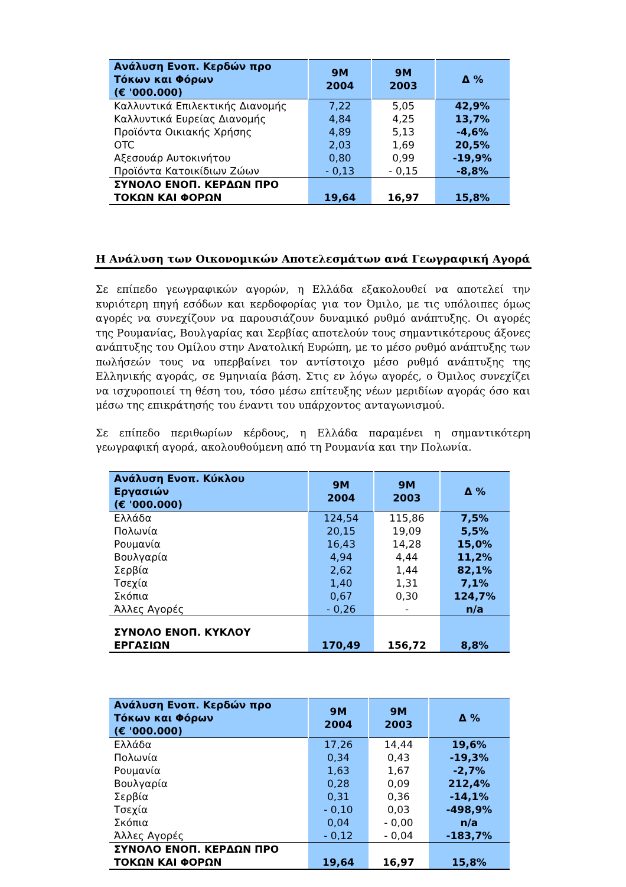| Ανάλυση Ενοπ. Κερδών προ Τόκων και Φόρων (€ '000.000) | 9M 2004 | 9M 2003 | Δ % |
| --- | --- | --- | --- |
| Καλλυντικά Επιλεκτικής Διανομής | 7,22 | 5,05 | 42,9% |
| Καλλυντικά Ευρείας Διανομής | 4,84 | 4,25 | 13,7% |
| Προϊόντα Οικιακής Χρήσης | 4,89 | 5,13 | -4,6% |
| OTC | 2,03 | 1,69 | 20,5% |
| Αξεσουάρ Αυτοκινήτου | 0,80 | 0,99 | -19,9% |
| Προϊόντα Κατοικίδιων Ζώων | - 0,13 | - 0,15 | -8,8% |
| ΣΥΝΟΛΟ ΕΝΟΠ. ΚΕΡΔΩΝ ΠΡΟ ΤΟΚΩΝ ΚΑΙ ΦΟΡΩΝ | 19,64 | 16,97 | 15,8% |
Η Ανάλυση των Οικονομικών Αποτελεσμάτων ανά Γεωγραφική Αγορά
Σε επίπεδο γεωγραφικών αγορών, η Ελλάδα εξακολουθεί να αποτελεί την κυριότερη πηγή εσόδων και κερδοφορίας για τον Όμιλο, με τις υπόλοιπες όμως αγορές να συνεχίζουν να παρουσιάζουν δυναμικό ρυθμό ανάπτυξης. Οι αγορές της Ρουμανίας, Βουλγαρίας και Σερβίας αποτελούν τους σημαντικότερους άξονες ανάπτυξης του Ομίλου στην Ανατολική Ευρώπη, με το μέσο ρυθμό ανάπτυξης των πωλήσεών τους να υπερβαίνει τον αντίστοιχο μέσο ρυθμό ανάπτυξης της Ελληνικής αγοράς, σε 9μηνιαία βάση. Στις εν λόγω αγορές, ο Όμιλος συνεχίζει να ισχυροποιεί τη θέση του, τόσο μέσω επίτευξης νέων μεριδίων αγοράς όσο και μέσω της επικράτησής του έναντι του υπάρχοντος ανταγωνισμού.
Σε επίπεδο περιθωρίων κέρδους, η Ελλάδα παραμένει η σημαντικότερη γεωγραφική αγορά, ακολουθούμενη από τη Ρουμανία και την Πολωνία.
| Ανάλυση Ενοπ. Κύκλου Εργασιών (€ '000.000) | 9M 2004 | 9M 2003 | Δ % |
| --- | --- | --- | --- |
| Ελλάδα | 124,54 | 115,86 | 7,5% |
| Πολωνία | 20,15 | 19,09 | 5,5% |
| Ρουμανία | 16,43 | 14,28 | 15,0% |
| Βουλγαρία | 4,94 | 4,44 | 11,2% |
| Σερβία | 2,62 | 1,44 | 82,1% |
| Τσεχία | 1,40 | 1,31 | 7,1% |
| Σκόπια | 0,67 | 0,30 | 124,7% |
| Άλλες Αγορές | - 0,26 | - | n/a |
| ΣΥΝΟΛΟ ΕΝΟΠ. ΚΥΚΛΟΥ ΕΡΓΑΣΙΩΝ | 170,49 | 156,72 | 8,8% |
| Ανάλυση Ενοπ. Κερδών προ Τόκων και Φόρων (€ '000.000) | 9M 2004 | 9M 2003 | Δ % |
| --- | --- | --- | --- |
| Ελλάδα | 17,26 | 14,44 | 19,6% |
| Πολωνία | 0,34 | 0,43 | -19,3% |
| Ρουμανία | 1,63 | 1,67 | -2,7% |
| Βουλγαρία | 0,28 | 0,09 | 212,4% |
| Σερβία | 0,31 | 0,36 | -14,1% |
| Τσεχία | - 0,10 | 0,03 | -498,9% |
| Σκόπια | 0,04 | - 0,00 | n/a |
| Άλλες Αγορές | - 0,12 | - 0,04 | -183,7% |
| ΣΥΝΟΛΟ ΕΝΟΠ. ΚΕΡΔΩΝ ΠΡΟ ΤΟΚΩΝ ΚΑΙ ΦΟΡΩΝ | 19,64 | 16,97 | 15,8% |